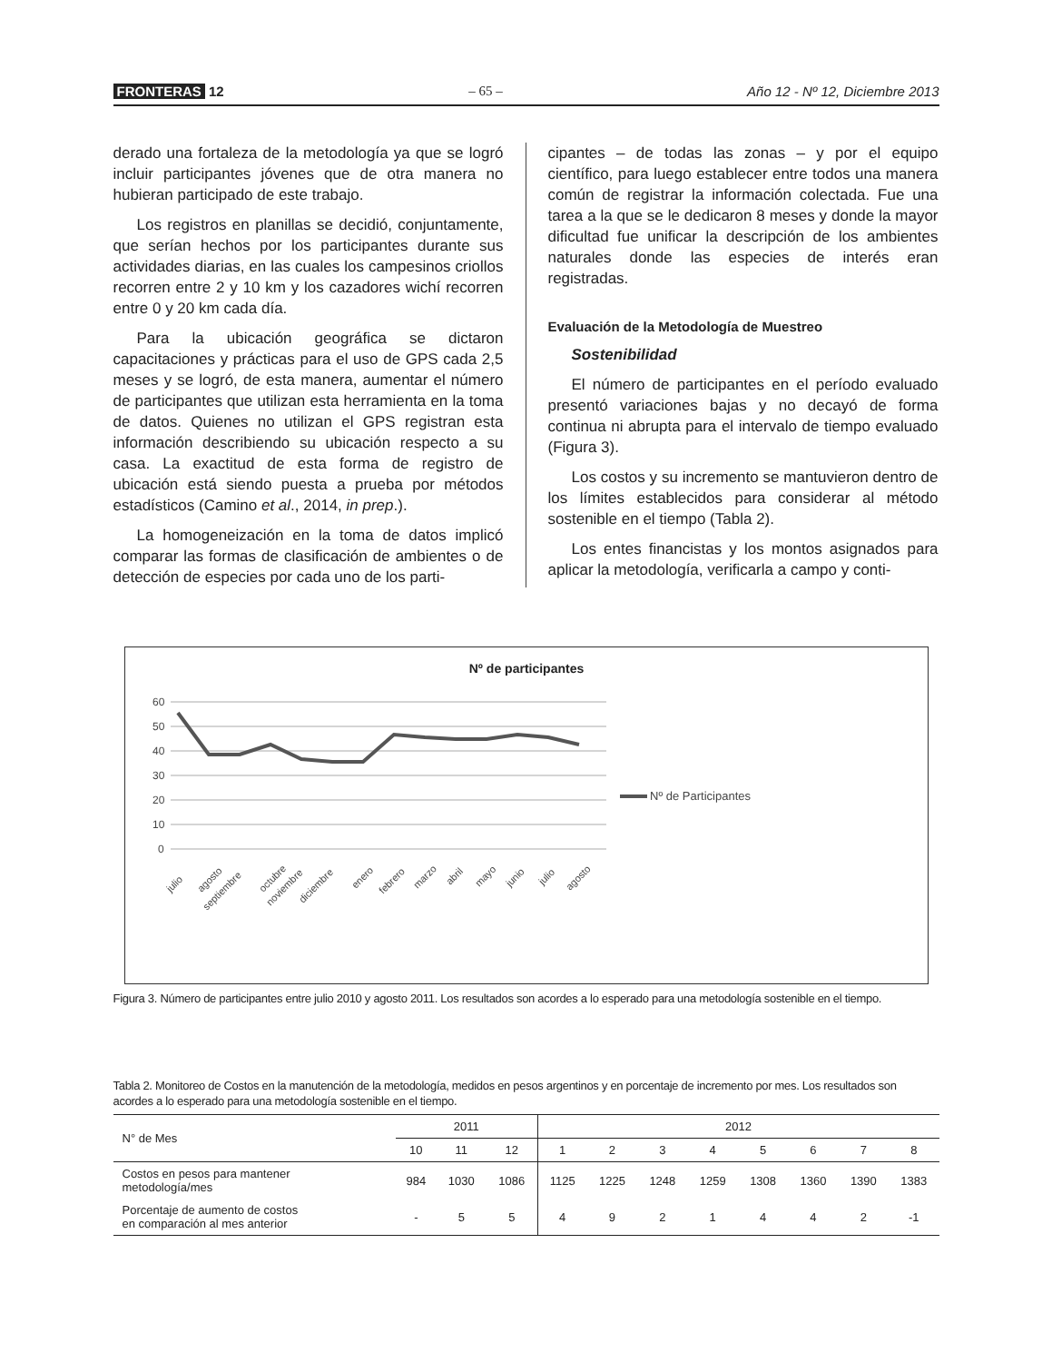FRONTERAS 12
– 65 –
Año 12 - Nº 12, Diciembre 2013
derado una fortaleza de la metodología ya que se logró incluir participantes jóvenes que de otra manera no hubieran participado de este trabajo.
Los registros en planillas se decidió, conjuntamente, que serían hechos por los participantes durante sus actividades diarias, en las cuales los campesinos criollos recorren entre 2 y 10 km y los cazadores wichí recorren entre 0 y 20 km cada día.
Para la ubicación geográfica se dictaron capacitaciones y prácticas para el uso de GPS cada 2,5 meses y se logró, de esta manera, aumentar el número de participantes que utilizan esta herramienta en la toma de datos. Quienes no utilizan el GPS registran esta información describiendo su ubicación respecto a su casa. La exactitud de esta forma de registro de ubicación está siendo puesta a prueba por métodos estadísticos (Camino et al., 2014, in prep.).
La homogeneización en la toma de datos implicó comparar las formas de clasificación de ambientes o de detección de especies por cada uno de los parti-
cipantes – de todas las zonas – y por el equipo científico, para luego establecer entre todos una manera común de registrar la información colectada. Fue una tarea a la que se le dedicaron 8 meses y donde la mayor dificultad fue unificar la descripción de los ambientes naturales donde las especies de interés eran registradas.
Evaluación de la Metodología de Muestreo
Sostenibilidad
El número de participantes en el período evaluado presentó variaciones bajas y no decayó de forma continua ni abrupta para el intervalo de tiempo evaluado (Figura 3).
Los costos y su incremento se mantuvieron dentro de los límites establecidos para considerar al método sostenible en el tiempo (Tabla 2).
Los entes financistas y los montos asignados para aplicar la metodología, verificarla a campo y conti-
Nº de participantes
60
50
40
30
20
10
0
Nº de Participantes
julio
agosto
septiembre
octubre
noviembre
diciembre
enero
febrero
marzo
abril
mayo
junio
julio
agosto
Figura 3. Número de participantes entre julio 2010 y agosto 2011. Los resultados son acordes a lo esperado para una metodología sostenible en el tiempo.
Tabla 2. Monitoreo de Costos en la manutención de la metodología, medidos en pesos argentinos y en porcentaje de incremento por mes. Los resultados son acordes a lo esperado para una metodología sostenible en el tiempo.
| N° de Mes | 2011 | | | 2012 | | | | | | | |
| --- | --- | --- | --- | --- | --- | --- | --- | --- | --- | --- | --- |
| | 10 | 11 | 12 | 1 | 2 | 3 | 4 | 5 | 6 | 7 | 8 |
| Costos en pesos para mantener metodología/mes | 984 | 1030 | 1086 | 1125 | 1225 | 1248 | 1259 | 1308 | 1360 | 1390 | 1383 |
| Porcentaje de aumento de costos en comparación al mes anterior | - | 5 | 5 | 4 | 9 | 2 | 1 | 4 | 4 | 2 | -1 |